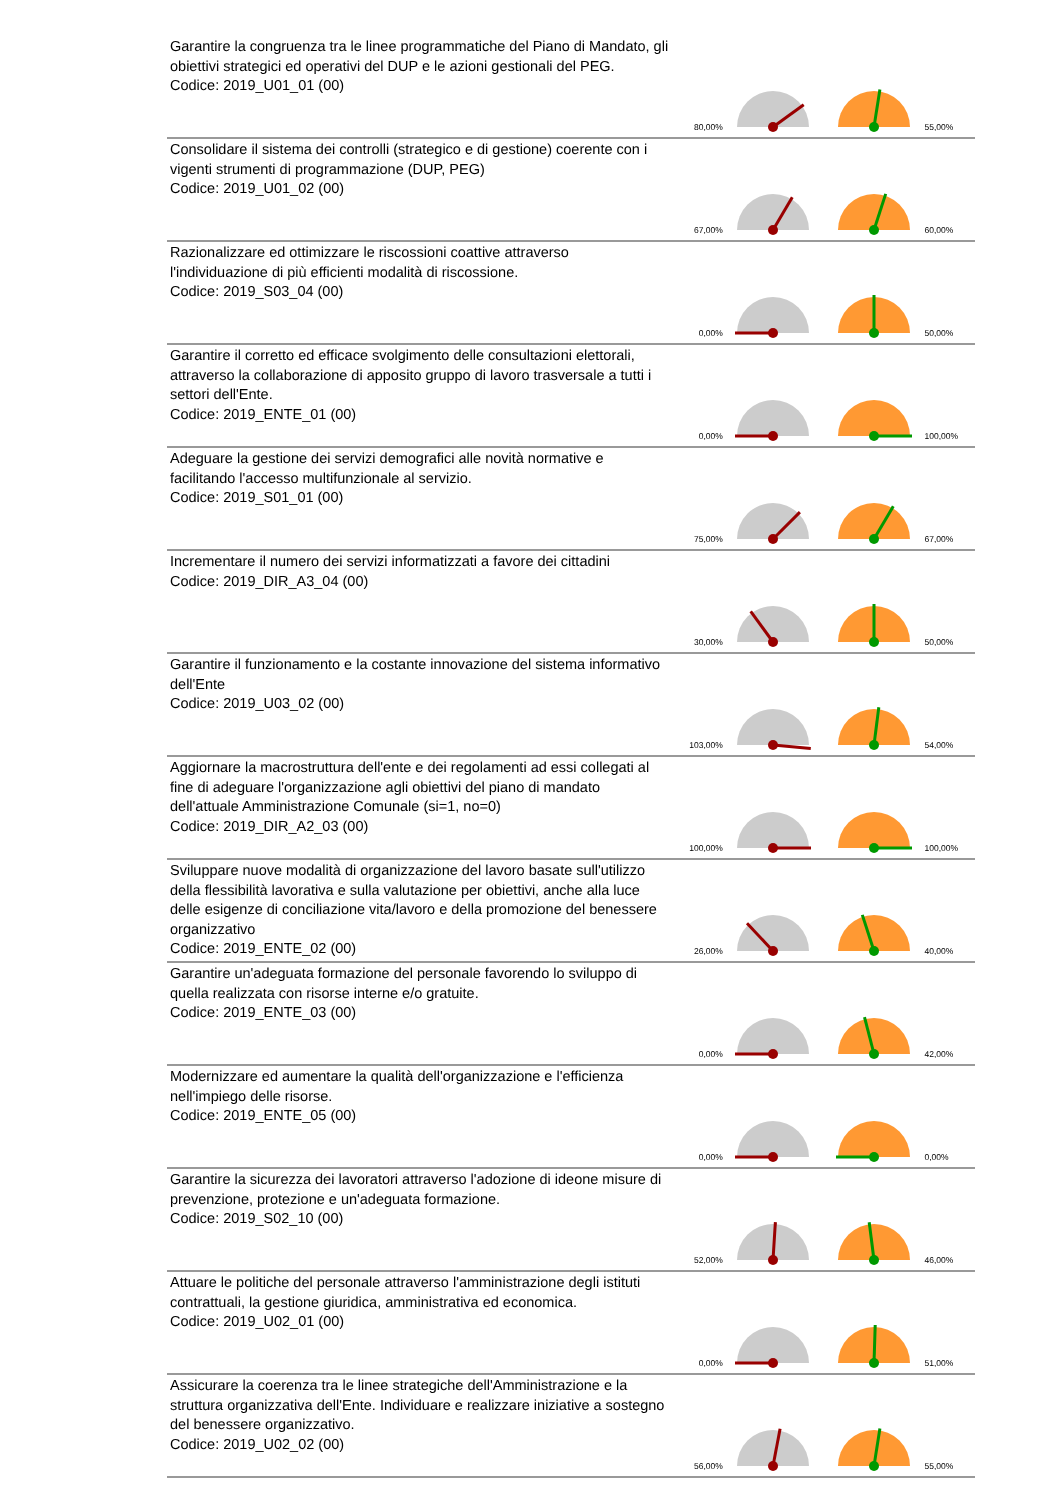| Garantire la congruenza tra le linee programmatiche del Piano di Mandato, gli obiettivi strategici ed operativi del DUP e le azioni gestionali del PEG. Codice: 2019_U01_01 (00) | 80,00% | | | 55,00% |
| Consolidare il sistema dei controlli (strategico e di gestione) coerente con i vigenti strumenti di programmazione (DUP, PEG) Codice: 2019_U01_02 (00) | 67,00% | | | 60,00% |
| Razionalizzare ed ottimizzare le riscossioni coattive attraverso l'individuazione di più efficienti modalità di riscossione. Codice: 2019_S03_04 (00) | 0,00% | | | 50,00% |
| Garantire il corretto ed efficace svolgimento delle consultazioni elettorali, attraverso la collaborazione di apposito gruppo di lavoro trasversale a tutti i settori dell'Ente. Codice: 2019_ENTE_01 (00) | 0,00% | | | 100,00% |
| Adeguare la gestione dei servizi demografici alle novità normative e facilitando l'accesso multifunzionale al servizio. Codice: 2019_S01_01 (00) | 75,00% | | | 67,00% |
| Incrementare il numero dei servizi informatizzati a favore dei cittadini Codice: 2019_DIR_A3_04 (00) | 30,00% | | | 50,00% |
| Garantire il funzionamento e la costante innovazione del sistema informativo dell'Ente Codice: 2019_U03_02 (00) | 103,00% | | | 54,00% |
| Aggiornare la macrostruttura dell'ente e dei regolamenti ad essi collegati al fine di adeguare l'organizzazione agli obiettivi del piano di mandato dell'attuale Amministrazione Comunale (si=1, no=0) Codice: 2019_DIR_A2_03 (00) | 100,00% | | | 100,00% |
| Sviluppare nuove modalità di organizzazione del lavoro basate sull'utilizzo della flessibilità lavorativa e sulla valutazione per obiettivi, anche alla luce delle esigenze di conciliazione vita/lavoro e della promozione del benessere organizzativo Codice: 2019_ENTE_02 (00) | 26,00% | | | 40,00% |
| Garantire un'adeguata formazione del personale favorendo lo sviluppo di quella realizzata con risorse interne e/o gratuite. Codice: 2019_ENTE_03 (00) | 0,00% | | | 42,00% |
| Modernizzare ed aumentare la qualità dell'organizzazione e l'efficienza nell'impiego delle risorse. Codice: 2019_ENTE_05 (00) | 0,00% | | | 0,00% |
| Garantire la sicurezza dei lavoratori attraverso l'adozione di ideone misure di prevenzione, protezione e un'adeguata formazione. Codice: 2019_S02_10 (00) | 52,00% | | | 46,00% |
| Attuare le politiche del personale attraverso l'amministrazione degli istituti contrattuali, la gestione giuridica, amministrativa ed economica. Codice: 2019_U02_01 (00) | 0,00% | | | 51,00% |
| Assicurare la coerenza tra le linee strategiche dell'Amministrazione e la struttura organizzativa dell'Ente. Individuare e realizzare iniziative a sostegno del benessere organizzativo. Codice: 2019_U02_02 (00) | 56,00% | | | 55,00% |